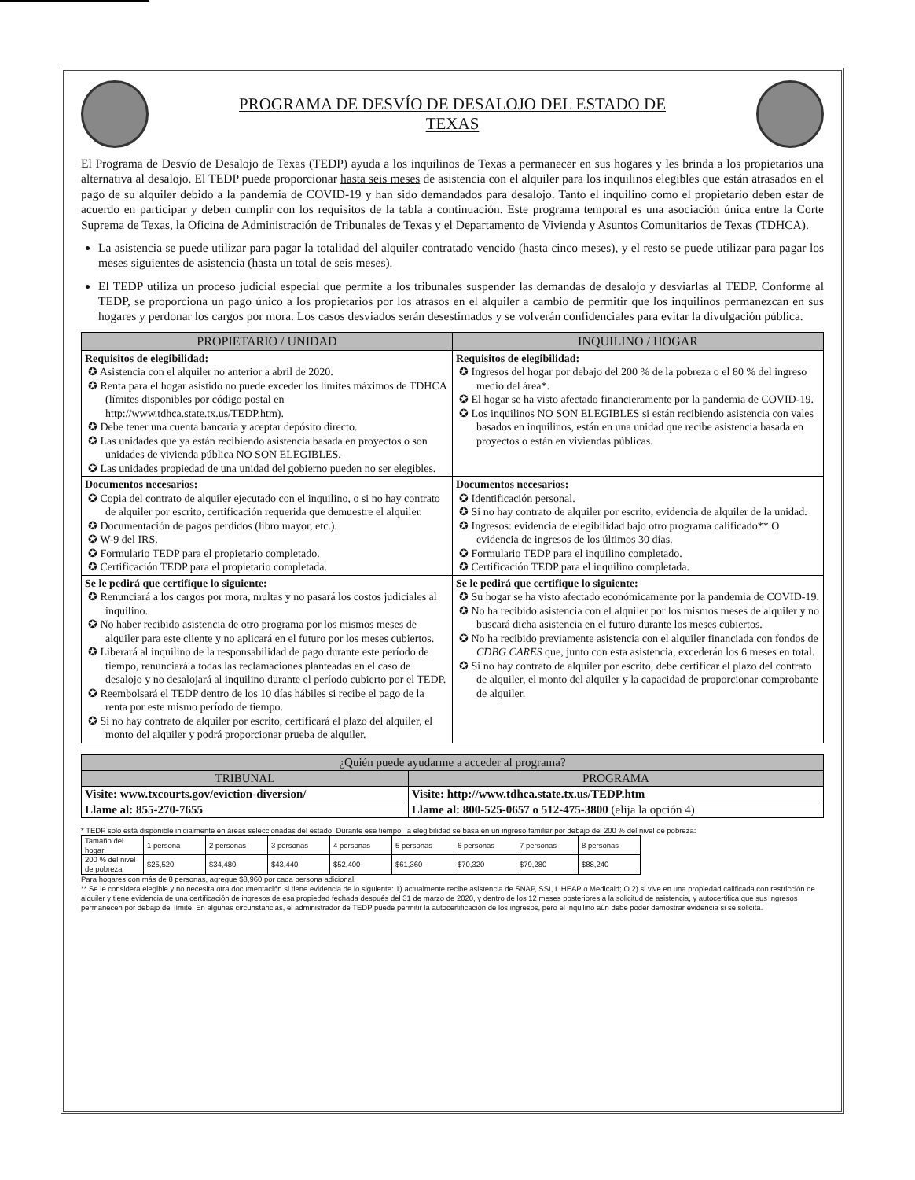PROGRAMA DE DESVÍO DE DESALOJO DEL ESTADO DE
TEXAS
El Programa de Desvío de Desalojo de Texas (TEDP) ayuda a los inquilinos de Texas a permanecer en sus hogares y les brinda a los propietarios una alternativa al desalojo. El TEDP puede proporcionar hasta seis meses de asistencia con el alquiler para los inquilinos elegibles que están atrasados en el pago de su alquiler debido a la pandemia de COVID-19 y han sido demandados para desalojo. Tanto el inquilino como el propietario deben estar de acuerdo en participar y deben cumplir con los requisitos de la tabla a continuación. Este programa temporal es una asociación única entre la Corte Suprema de Texas, la Oficina de Administración de Tribunales de Texas y el Departamento de Vivienda y Asuntos Comunitarios de Texas (TDHCA).
La asistencia se puede utilizar para pagar la totalidad del alquiler contratado vencido (hasta cinco meses), y el resto se puede utilizar para pagar los meses siguientes de asistencia (hasta un total de seis meses).
El TEDP utiliza un proceso judicial especial que permite a los tribunales suspender las demandas de desalojo y desviarlas al TEDP. Conforme al TEDP, se proporciona un pago único a los propietarios por los atrasos en el alquiler a cambio de permitir que los inquilinos permanezcan en sus hogares y perdonar los cargos por mora. Los casos desviados serán desestimados y se volverán confidenciales para evitar la divulgación pública.
| PROPIETARIO / UNIDAD | INQUILINO / HOGAR |
| --- | --- |
| Requisitos de elegibilidad: ✪ Asistencia con el alquiler no anterior a abril de 2020. ✪ Renta para el hogar asistido no puede exceder los límites máximos de TDHCA (límites disponibles por código postal en http://www.tdhca.state.tx.us/TEDP.htm). ✪ Debe tener una cuenta bancaria y aceptar depósito directo. ✪ Las unidades que ya están recibiendo asistencia basada en proyectos o son unidades de vivienda pública NO SON ELEGIBLES. ✪ Las unidades propiedad de una unidad del gobierno pueden no ser elegibles. | Requisitos de elegibilidad: ✪ Ingresos del hogar por debajo del 200 % de la pobreza o el 80 % del ingreso medio del área*. ✪ El hogar se ha visto afectado financieramente por la pandemia de COVID-19. ✪ Los inquilinos NO SON ELEGIBLES si están recibiendo asistencia con vales basados en inquilinos, están en una unidad que recibe asistencia basada en proyectos o están en viviendas públicas. |
| Documentos necesarios: ✪ Copia del contrato de alquiler ejecutado con el inquilino, o si no hay contrato de alquiler por escrito, certificación requerida que demuestre el alquiler. ✪ Documentación de pagos perdidos (libro mayor, etc.). ✪ W-9 del IRS. ✪ Formulario TEDP para el propietario completado. ✪ Certificación TEDP para el propietario completada. | Documentos necesarios: ✪ Identificación personal. ✪ Si no hay contrato de alquiler por escrito, evidencia de alquiler de la unidad. ✪ Ingresos: evidencia de elegibilidad bajo otro programa calificado** O evidencia de ingresos de los últimos 30 días. ✪ Formulario TEDP para el inquilino completado. ✪ Certificación TEDP para el inquilino completada. |
| Se le pedirá que certifique lo siguiente: ✪ Renunciará a los cargos por mora, multas y no pasará los costos judiciales al inquilino. ✪ No haber recibido asistencia de otro programa por los mismos meses de alquiler para este cliente y no aplicará en el futuro por los meses cubiertos. ✪ Liberará al inquilino de la responsabilidad de pago durante este período de tiempo, renunciará a todas las reclamaciones planteadas en el caso de desalojo y no desalojará al inquilino durante el período cubierto por el TEDP. ✪ Reembolsará el TEDP dentro de los 10 días hábiles si recibe el pago de la renta por este mismo período de tiempo. ✪ Si no hay contrato de alquiler por escrito, certificará el plazo del alquiler, el monto del alquiler y podrá proporcionar prueba de alquiler. | Se le pedirá que certifique lo siguiente: ✪ Su hogar se ha visto afectado económicamente por la pandemia de COVID-19. ✪ No ha recibido asistencia con el alquiler por los mismos meses de alquiler y no buscará dicha asistencia en el futuro durante los meses cubiertos. ✪ No ha recibido previamente asistencia con el alquiler financiada con fondos de CDBG CARES que, junto con esta asistencia, excederán los 6 meses en total. ✪ Si no hay contrato de alquiler por escrito, debe certificar el plazo del contrato de alquiler, el monto del alquiler y la capacidad de proporcionar comprobante de alquiler. |
| ¿Quién puede ayudarme a acceder al programa? | |
| --- | --- |
| TRIBUNAL | PROGRAMA |
| Visite: www.txcourts.gov/eviction-diversion/ | Visite: http://www.tdhca.state.tx.us/TEDP.htm |
| Llame al: 855-270-7655 | Llame al: 800-525-0657 o 512-475-3800 (elija la opción 4) |
* TEDP solo está disponible inicialmente en áreas seleccionadas del estado. Durante ese tiempo, la elegibilidad se basa en un ingreso familiar por debajo del 200 % del nivel de pobreza:
| Tamaño del hogar | 1 persona | 2 personas | 3 personas | 4 personas | 5 personas | 6 personas | 7 personas | 8 personas |
| 200 % del nivel de pobreza | $25,520 | $34,480 | $43,440 | $52,400 | $61,360 | $70,320 | $79,280 | $88,240 |
Para hogares con más de 8 personas, agregue $8,960 por cada persona adicional.
** Se le considera elegible y no necesita otra documentación si tiene evidencia de lo siguiente: 1) actualmente recibe asistencia de SNAP, SSI, LIHEAP o Medicaid; O 2) si vive en una propiedad calificada con restricción de alquiler y tiene evidencia de una certificación de ingresos de esa propiedad fechada después del 31 de marzo de 2020, y dentro de los 12 meses posteriores a la solicitud de asistencia, y autocertifica que sus ingresos permanecen por debajo del límite. En algunas circunstancias, el administrador de TEDP puede permitir la autocertificación de los ingresos, pero el inquilino aún debe poder demostrar evidencia si se solicita.